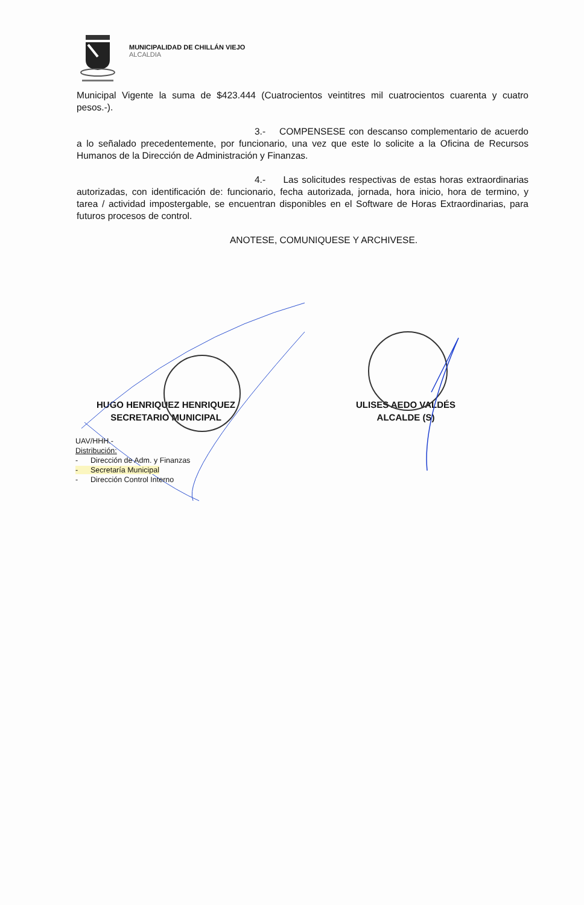MUNICIPALIDAD DE CHILLÁN VIEJO
ALCALDIA
Municipal Vigente la suma de $423.444 (Cuatrocientos veintitres mil cuatrocientos cuarenta y cuatro pesos.-).
3.- COMPENSESE con descanso complementario de acuerdo a lo señalado precedentemente, por funcionario, una vez que este lo solicite a la Oficina de Recursos Humanos de la Dirección de Administración y Finanzas.
4.- Las solicitudes respectivas de estas horas extraordinarias autorizadas, con identificación de: funcionario, fecha autorizada, jornada, hora inicio, hora de termino, y tarea / actividad impostergable, se encuentran disponibles en el Software de Horas Extraordinarias, para futuros procesos de control.
ANOTESE, COMUNIQUESE Y ARCHIVESE.
HUGO HENRIQUEZ HENRIQUEZ
SECRETARIO MUNICIPAL
ULISES AEDO VALDÉS
ALCALDE (S)
UAV/HHH.-
Distribución:
- Dirección de Adm. y Finanzas
- Secretaría Municipal
- Dirección Control Interno